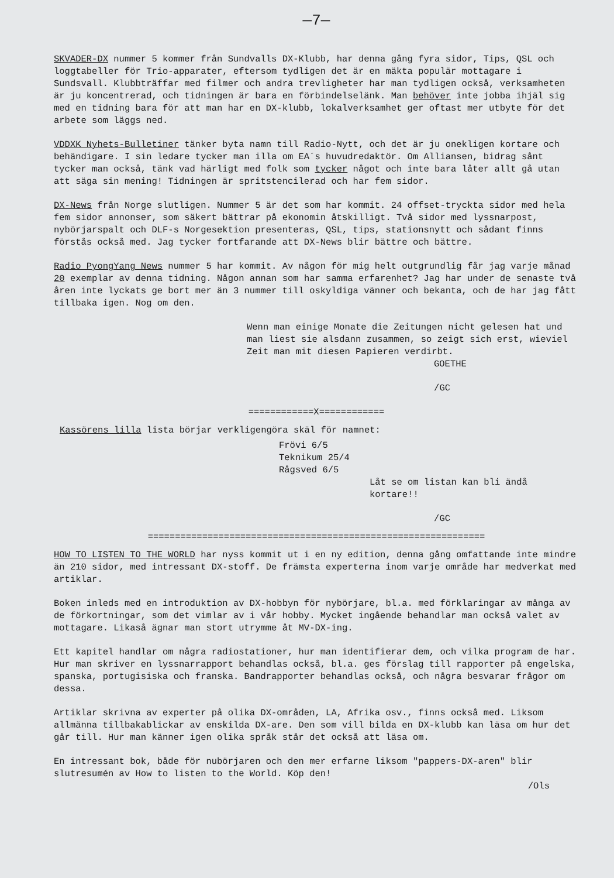—7—
SKVADER-DX nummer 5 kommer från Sundvalls DX-Klubb, har denna gång fyra sidor, Tips, QSL och loggtabeller för Trio-apparater, eftersom tydligen det är en mäkta populär mottagare i Sundsvall. Klubbträffar med filmer och andra trevligheter har man tydligen också, verksamheten är ju koncentrerad, och tidningen är bara en förbindelselänk. Man behöver inte jobba ihjäl sig med en tidning bara för att man har en DX-klubb, lokalverksamhet ger oftast mer utbyte för det arbete som läggs ned.
VDDXK Nyhets-Bulletiner tänker byta namn till Radio-Nytt, och det är ju onekligen kortare och behändigare. I sin ledare tycker man illa om EA´s huvudredaktör. Om Alliansen, bidrag sånt tycker man också, tänk vad härligt med folk som tycker något och inte bara låter allt gå utan att säga sin mening! Tidningen är spritstencilerad och har fem sidor.
DX-News från Norge slutligen. Nummer 5 är det som har kommit. 24 offset-tryckta sidor med hela fem sidor annonser, som säkert bättrar på ekonomin åtskilligt. Två sidor med lyssnarpost, nybörjarspalt och DLF-s Norgesektion presenteras, QSL, tips, stationsnytt och sådant finns förstås också med. Jag tycker fortfarande att DX-News blir bättre och bättre.
Radio PyongYang News nummer 5 har kommit. Av någon för mig helt outgrundlig får jag varje månad 20 exemplar av denna tidning. Någon annan som har samma erfarenhet? Jag har under de senaste två åren inte lyckats ge bort mer än 3 nummer till oskyldiga vänner och bekanta, och de har jag fått tillbaka igen. Nog om den.
Wenn man einige Monate die Zeitungen nicht gelesen hat und man liest sie alsdann zusammen, so zeigt sich erst, wieviel Zeit man mit diesen Papieren verdirbt.
GOETHE
/GC
============X============
Kassörens lilla lista börjar verkligengöra skäl för namnet:
Frövi 6/5
Teknikum 25/4
Rågsved 6/5
Låt se om listan kan bli ändå kortare!!
/GC
==============================================================
HOW TO LISTEN TO THE WORLD har nyss kommit ut i en ny edition, denna gång omfattande inte mindre än 210 sidor, med intressant DX-stoff. De främsta experterna inom varje område har medverkat med artiklar.
Boken inleds med en introduktion av DX-hobbyn för nybörjare, bl.a. med förklaringar av många av de förkortningar, som det vimlar av i vår hobby. Mycket ingående behandlar man också valet av mottagare. Likaså ägnar man stort utrymme åt MV-DX-ing.
Ett kapitel handlar om några radiostationer, hur man identifierar dem, och vilka program de har. Hur man skriver en lyssnarrapport behandlas också, bl.a. ges förslag till rapporter på engelska, spanska, portugisiska och franska. Bandrapporter behandlas också, och några besvarar frågor om dessa.
Artiklar skrivna av experter på olika DX-områden, LA, Afrika osv., finns också med. Liksom allmänna tillbakablickar av enskilda DX-are. Den som vill bilda en DX-klubb kan läsa om hur det går till. Hur man känner igen olika språk står det också att läsa om.
En intressant bok, både för nubörjaren och den mer erfarne liksom "pappers-DX-aren" blir slutresumén av How to listen to the World. Köp den!
/Ols